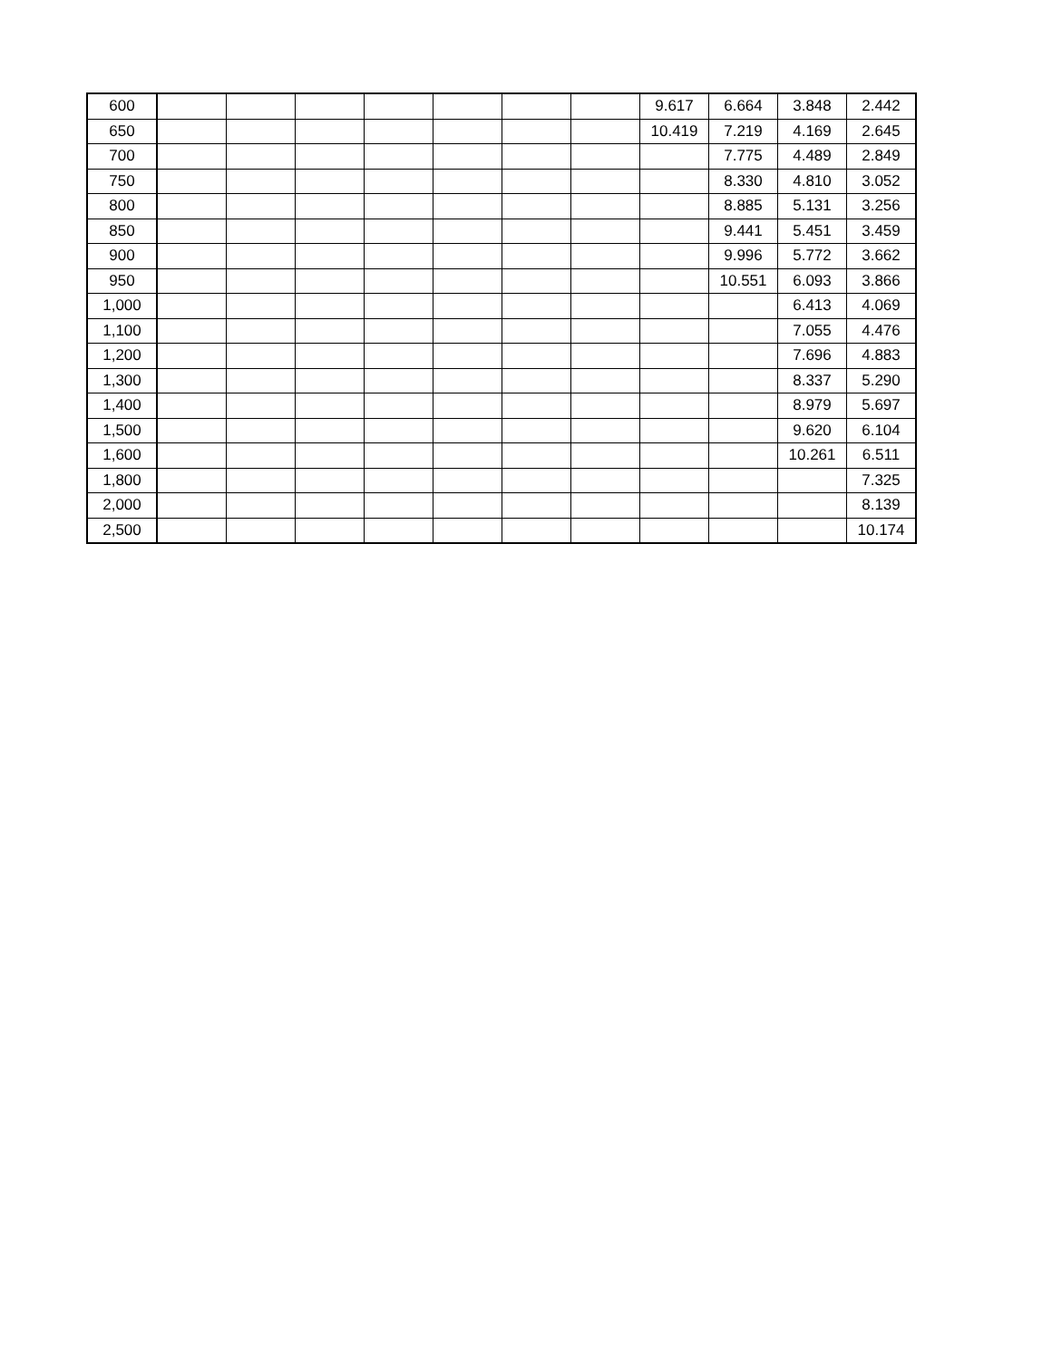| 600 | | | | | | | | 9.617 | 6.664 | 3.848 | 2.442 |
| 650 | | | | | | | | 10.419 | 7.219 | 4.169 | 2.645 |
| 700 | | | | | | | | | 7.775 | 4.489 | 2.849 |
| 750 | | | | | | | | | 8.330 | 4.810 | 3.052 |
| 800 | | | | | | | | | 8.885 | 5.131 | 3.256 |
| 850 | | | | | | | | | 9.441 | 5.451 | 3.459 |
| 900 | | | | | | | | | 9.996 | 5.772 | 3.662 |
| 950 | | | | | | | | | 10.551 | 6.093 | 3.866 |
| 1,000 | | | | | | | | | | 6.413 | 4.069 |
| 1,100 | | | | | | | | | | 7.055 | 4.476 |
| 1,200 | | | | | | | | | | 7.696 | 4.883 |
| 1,300 | | | | | | | | | | 8.337 | 5.290 |
| 1,400 | | | | | | | | | | 8.979 | 5.697 |
| 1,500 | | | | | | | | | | 9.620 | 6.104 |
| 1,600 | | | | | | | | | | 10.261 | 6.511 |
| 1,800 | | | | | | | | | | | 7.325 |
| 2,000 | | | | | | | | | | | 8.139 |
| 2,500 | | | | | | | | | | | 10.174 |